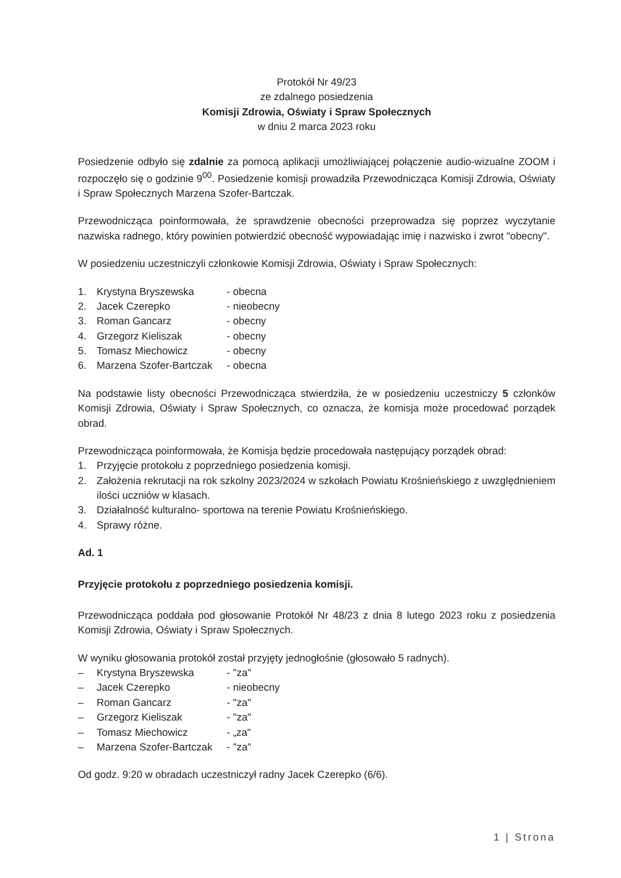Protokół Nr 49/23
ze zdalnego posiedzenia
Komisji Zdrowia, Oświaty i Spraw Społecznych
w dniu 2 marca 2023 roku
Posiedzenie odbyło się zdalnie za pomocą aplikacji umożliwiającej połączenie audio-wizualne ZOOM i rozpoczęło się o godzinie 9<sup>00</sup>. Posiedzenie komisji prowadziła Przewodnicząca Komisji Zdrowia, Oświaty i Spraw Społecznych Marzena Szofer-Bartczak.
Przewodnicząca poinformowała, że sprawdzenie obecności przeprowadza się poprzez wyczytanie nazwiska radnego, który powinien potwierdzić obecność wypowiadając imię i nazwisko i zwrot "obecny".
W posiedzeniu uczestniczyli członkowie Komisji Zdrowia, Oświaty i Spraw Społecznych:
1. Krystyna Bryszewska - obecna
2. Jacek Czerepko - nieobecny
3. Roman Gancarz - obecny
4. Grzegorz Kieliszak - obecny
5. Tomasz Miechowicz - obecny
6. Marzena Szofer-Bartczak - obecna
Na podstawie listy obecności Przewodnicząca stwierdziła, że w posiedzeniu uczestniczy 5 członków Komisji Zdrowia, Oświaty i Spraw Społecznych, co oznacza, że komisja może procedować porządek obrad.
Przewodnicząca poinformowała, że Komisja będzie procedowała następujący porządek obrad:
1. Przyjęcie protokołu z poprzedniego posiedzenia komisji.
2. Założenia rekrutacji na rok szkolny 2023/2024 w szkołach Powiatu Krośnieńskiego z uwzględnieniem ilości uczniów w klasach.
3. Działalność kulturalno- sportowa na terenie Powiatu Krośnieńskiego.
4. Sprawy różne.
Ad. 1
Przyjęcie protokołu z poprzedniego posiedzenia komisji.
Przewodnicząca poddała pod głosowanie Protokół Nr 48/23 z dnia 8 lutego 2023 roku z posiedzenia Komisji Zdrowia, Oświaty i Spraw Społecznych.
W wyniku głosowania protokół został przyjęty jednogłośnie (głosowało 5 radnych).
– Krystyna Bryszewska - "za"
– Jacek Czerepko - nieobecny
– Roman Gancarz - "za"
– Grzegorz Kieliszak - "za"
– Tomasz Miechowicz - „za"
– Marzena Szofer-Bartczak - "za"
Od godz. 9:20 w obradach uczestniczył radny Jacek Czerepko (6/6).
1 | Strona